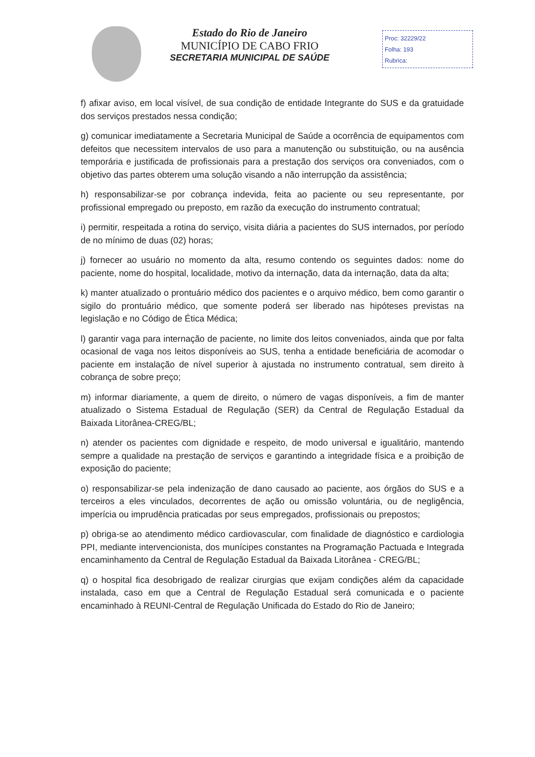Estado do Rio de Janeiro
MUNICÍPIO DE CABO FRIO
SECRETARIA MUNICIPAL DE SAÚDE
Proc: 32229/22
Folha: 193
Rubrica:
f) afixar aviso, em local visível, de sua condição de entidade Integrante do SUS e da gratuidade dos serviços prestados nessa condição;
g) comunicar imediatamente a Secretaria Municipal de Saúde a ocorrência de equipamentos com defeitos que necessitem intervalos de uso para a manutenção ou substituição, ou na ausência temporária e justificada de profissionais para a prestação dos serviços ora conveniados, com o objetivo das partes obterem uma solução visando a não interrupção da assistência;
h) responsabilizar-se por cobrança indevida, feita ao paciente ou seu representante, por profissional empregado ou preposto, em razão da execução do instrumento contratual;
i) permitir, respeitada a rotina do serviço, visita diária a pacientes do SUS internados, por período de no mínimo de duas (02) horas;
j) fornecer ao usuário no momento da alta, resumo contendo os seguintes dados: nome do paciente, nome do hospital, localidade, motivo da internação, data da internação, data da alta;
k) manter atualizado o prontuário médico dos pacientes e o arquivo médico, bem como garantir o sigilo do prontuário médico, que somente poderá ser liberado nas hipóteses previstas na legislação e no Código de Ética Médica;
l) garantir vaga para internação de paciente, no limite dos leitos conveniados, ainda que por falta ocasional de vaga nos leitos disponíveis ao SUS, tenha a entidade beneficiária de acomodar o paciente em instalação de nível superior à ajustada no instrumento contratual, sem direito à cobrança de sobre preço;
m) informar diariamente, a quem de direito, o número de vagas disponíveis, a fim de manter atualizado o Sistema Estadual de Regulação (SER) da Central de Regulação Estadual da Baixada Litorânea-CREG/BL;
n) atender os pacientes com dignidade e respeito, de modo universal e igualitário, mantendo sempre a qualidade na prestação de serviços e garantindo a integridade física e a proibição de exposição do paciente;
o) responsabilizar-se pela indenização de dano causado ao paciente, aos órgãos do SUS e a terceiros a eles vinculados, decorrentes de ação ou omissão voluntária, ou de negligência, imperícia ou imprudência praticadas por seus empregados, profissionais ou prepostos;
p) obriga-se ao atendimento médico cardiovascular, com finalidade de diagnóstico e cardiologia PPI, mediante intervencionista, dos munícipes constantes na Programação Pactuada e Integrada encaminhamento da Central de Regulação Estadual da Baixada Litorânea - CREG/BL;
q) o hospital fica desobrigado de realizar cirurgias que exijam condições além da capacidade instalada, caso em que a Central de Regulação Estadual será comunicada e o paciente encaminhado à REUNI-Central de Regulação Unificada do Estado do Rio de Janeiro;